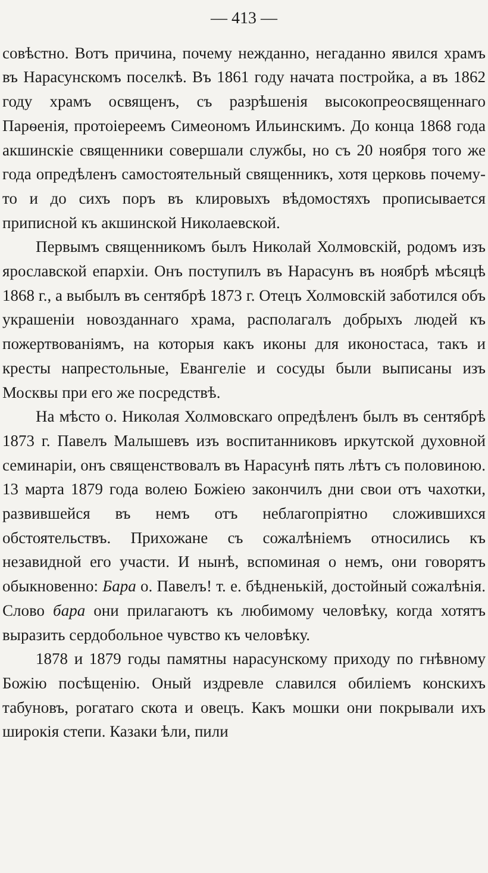— 413 —
совѣстно. Вотъ причина, почему нежданно, негаданно явился храмъ въ Нарасунскомъ поселкѣ. Въ 1861 году начата постройка, а въ 1862 году храмъ освященъ, съ разрѣшенія высокопреосвященнаго Парѳенія, протоіереемъ Симеономъ Ильинскимъ. До конца 1868 года акшинскіе священники совершали службы, но съ 20 ноября того же года опредѣленъ самостоятельный священникъ, хотя церковь почему-то и до сихъ поръ въ клировыхъ вѣдомостяхъ прописывается приписной къ акшинской Николаевской.
Первымъ священникомъ былъ Николай Холмовскій, родомъ изъ ярославской епархіи. Онъ поступилъ въ Нарасунъ въ ноябрѣ мѣсяцѣ 1868 г., а выбылъ въ сентябрѣ 1873 г. Отецъ Холмовскій заботился объ украшеніи новозданнаго храма, располагалъ добрыхъ людей къ пожертвованіямъ, на которыя какъ иконы для иконостаса, такъ и кресты напрестольные, Евангеліе и сосуды были выписаны изъ Москвы при его же посредствѣ.
На мѣсто о. Николая Холмовскаго опредѣленъ былъ въ сентябрѣ 1873 г. Павелъ Малышевъ изъ воспитанниковъ иркутской духовной семинаріи, онъ священствовалъ въ Нарасунѣ пять лѣтъ съ половиною. 13 марта 1879 года волею Божіею закончилъ дни свои отъ чахотки, развившейся въ немъ отъ неблагопріятно сложившихся обстоятельствъ. Прихожане съ сожалѣніемъ относились къ незавидной его участи. И нынѣ, вспоминая о немъ, они говорятъ обыкновенно: Бара о. Павелъ! т. е. бѣдненькій, достойный сожалѣнія. Слово бара они прилагаютъ къ любимому человѣку, когда хотятъ выразить сердобольное чувство къ человѣку.
1878 и 1879 годы памятны нарасунскому приходу по гнѣвному Божію посѣщенію. Оный издревле славился обиліемъ конскихъ табуновъ, рогатаго скота и овецъ. Какъ мошки они покрывали ихъ широкія степи. Казаки ѣли, пили